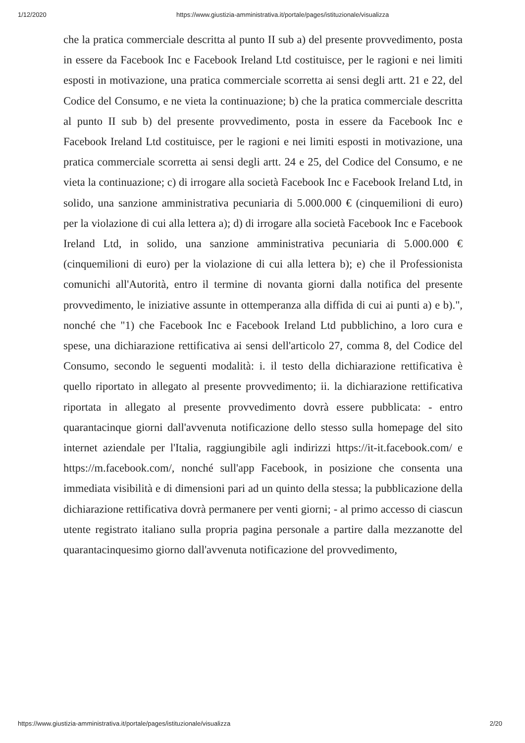1/12/2020 https://www.giustizia-amministrativa.it/portale/pages/istituzionale/visualizza
che la pratica commerciale descritta al punto II sub a) del presente provvedimento, posta in essere da Facebook Inc e Facebook Ireland Ltd costituisce, per le ragioni e nei limiti esposti in motivazione, una pratica commerciale scorretta ai sensi degli artt. 21 e 22, del Codice del Consumo, e ne vieta la continuazione; b) che la pratica commerciale descritta al punto II sub b) del presente provvedimento, posta in essere da Facebook Inc e Facebook Ireland Ltd costituisce, per le ragioni e nei limiti esposti in motivazione, una pratica commerciale scorretta ai sensi degli artt. 24 e 25, del Codice del Consumo, e ne vieta la continuazione; c) di irrogare alla società Facebook Inc e Facebook Ireland Ltd, in solido, una sanzione amministrativa pecuniaria di 5.000.000 € (cinquemilioni di euro) per la violazione di cui alla lettera a); d) di irrogare alla società Facebook Inc e Facebook Ireland Ltd, in solido, una sanzione amministrativa pecuniaria di 5.000.000 € (cinquemilioni di euro) per la violazione di cui alla lettera b); e) che il Professionista comunichi all'Autorità, entro il termine di novanta giorni dalla notifica del presente provvedimento, le iniziative assunte in ottemperanza alla diffida di cui ai punti a) e b).", nonché che "1) che Facebook Inc e Facebook Ireland Ltd pubblichino, a loro cura e spese, una dichiarazione rettificativa ai sensi dell'articolo 27, comma 8, del Codice del Consumo, secondo le seguenti modalità: i. il testo della dichiarazione rettificativa è quello riportato in allegato al presente provvedimento; ii. la dichiarazione rettificativa riportata in allegato al presente provvedimento dovrà essere pubblicata: - entro quarantacinque giorni dall'avvenuta notificazione dello stesso sulla homepage del sito internet aziendale per l'Italia, raggiungibile agli indirizzi https://it-it.facebook.com/ e https://m.facebook.com/, nonché sull'app Facebook, in posizione che consenta una immediata visibilità e di dimensioni pari ad un quinto della stessa; la pubblicazione della dichiarazione rettificativa dovrà permanere per venti giorni; - al primo accesso di ciascun utente registrato italiano sulla propria pagina personale a partire dalla mezzanotte del quarantacinquesimo giorno dall'avvenuta notificazione del provvedimento,
https://www.giustizia-amministrativa.it/portale/pages/istituzionale/visualizza 2/20